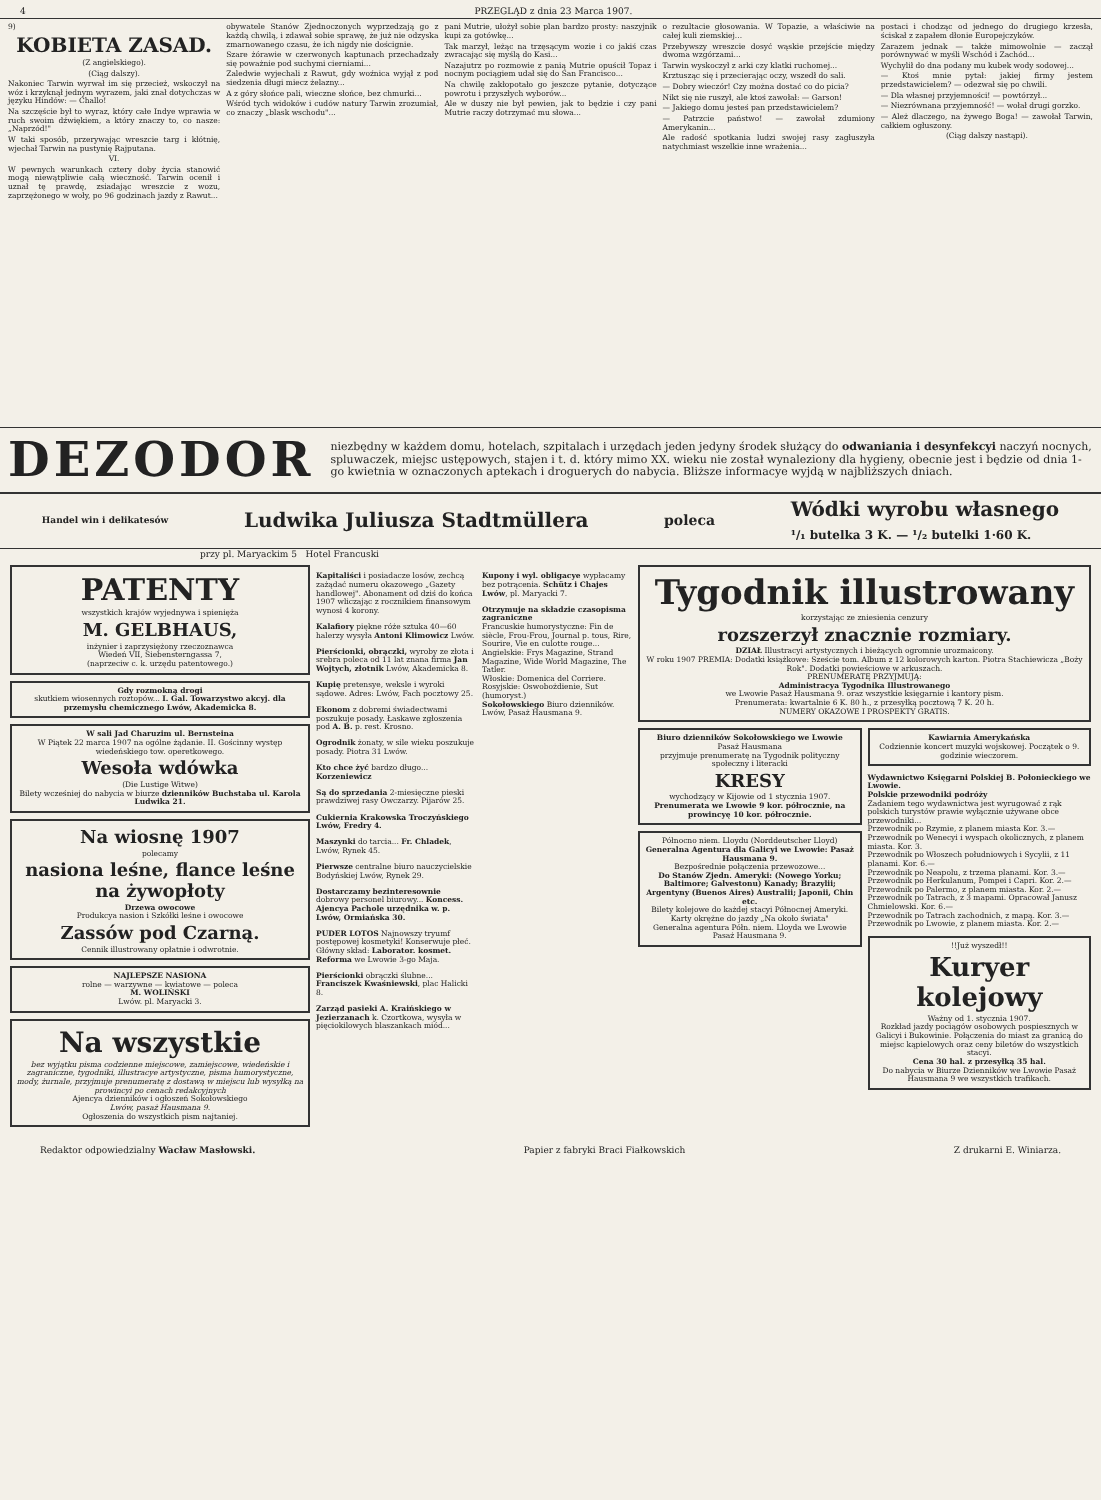4 PRZEGLĄD z dnia 23 Marca 1907.
9)
KOBIETA ZASAD.
(Z angielskiego).
(Ciąg dalszy).
Nakoniec Tarwin wyrwał im się przecież, wskoczył na wóz i krzyknął jednym wyrazem, jaki znał dotychczas w języku Hindów: — Challo!
Na szczęście był to wyraz, który całe Indye wprawia w ruch swoim dźwiękiem, a który znaczy to, co nasze: „Naprzód!"
W taki sposób, przerywając wreszcie targ i kłótnię, wjechał Tarwin na pustynię Rajputana.
VI.
W pewnych warunkach cztery doby życia stanowić mogą niewątpliwie całą wieczność. Tarwin ocenił i uznał tę prawdę, zsiadając wreszcie z wozu, zaprzężonego w woły, po 96 godzinach jazdy z Rawut...
obywatele Stanów Zjednoczonych wyprzedzają go z każdą chwilą, i zdawał sobie sprawę, że już nie odzyska zmarnowanego czasu, że ich nigdy nie doścignie.
Szare żórawie w czerwonych kaptunach przechadzały się poważnie pod suchymi cierniami...
Zaledwie wyjechali z Rawut, gdy woźnica wyjął z pod siedzenia długi miecz żelazny...
A z góry słońce pali, wieczne słońce, bez chmurki...
Wśród tych widoków i cudów natury Tarwin zrozumiał, co znaczy „blask wschodu"...
pani Mutrie, ułożył sobie plan bardzo prosty: naszyjnik kupi za gotówkę...
Tak marzył, leżąc na trzęsącym wozie i co jakiś czas zwracając się myślą do Kasi...
Nazajutrz po rozmowie z panią Mutrie opuścił Topaz i nocnym pociągiem udał się do San Francisco...
Na chwilę zakłopotało go jeszcze pytanie, dotyczące powrotu i przyszłych wyborów...
Ale w duszy nie był pewien, jak to będzie i czy pani Mutrie raczy dotrzymać mu słowa...
o rezultacie głosowania. W Topazie, a właściwie na całej kuli ziemskiej...
Przebywszy wreszcie dosyć wąskie przejście między dwoma wzgórzami...
Tarwin wyskoczył z arki czy klatki ruchomej...
Krztusząc się i przecierając oczy, wszedł do sali.
— Dobry wieczór! Czy można dostać co do picia?
Nikt się nie ruszył, ale ktoś zawołał: — Garson!
— Jakiego domu jesteś pan przedstawicielem?
— Patrzcie państwo! — zawołał zdumiony Amerykanin...
Ale radość spotkania ludzi swojej rasy zagłuszyła natychmiast wszelkie inne wrażenia...
postaci i chodząc od jednego do drugiego krzesła, ściskał z zapałem dłonie Europejczyków.
Zarazem jednak — także mimowolnie — zaczął porównywać w myśli Wschód i Zachód...
Wychylił do dna podany mu kubek wody sodowej...
— Ktoś mnie pytał: jakiej firmy jestem przedstawicielem? — odezwał się po chwili.
— Dla własnej przyjemności! — powtórzył...
— Niezrównana przyjemność! — wołał drugi gorzko.
— Ależ dlaczego, na żywego Boga! — zawołał Tarwin, całkiem ogłuszony.
(Ciąg dalszy nastąpi).
DEZODOR
niezbędny w każdem domu, hotelach, szpitalach i urzędach jeden jedyny środek służący do odwaniania i desynfekcyi naczyń nocnych, spluwaczek, miejsc ustępowych, stajen i t. d. który mimo XX. wieku nie został wynaleziony dla hygieny, obecnie jest i będzie od dnia 1-go kwietnia w oznaczonych aptekach i droguerych do nabycia. Bliższe informacye wyjdą w najbliższych dniach.
Handel win i delikatesów Ludwika Juliusza Stadtmüllera poleca Wódki wyrobu własnego
¹/₁ butelka 3 K. — ¹/₂ butelki 1·60 K.
przy pl. Maryackim 5 Hotel Francuski
PATENTY
wszystkich krajów wyjednywa i spienięża
M. GELBHAUS,
inżynier i zaprzysiężony rzeczoznawca
Wiedeń VII, Siebensterngassa 7,
(naprzeciw c. k. urzędu patentowego.)
Gdy rozmokną drogi
skutkiem wiosennych roztopów... I. Gal. Towarzystwo akcyj. dla przemysłu chemicznego Lwów, Akademicka 8.
W sali Jad Charuzim ul. Bernsteina
W Piątek 22 marca 1907 na ogólne żądanie. II. Gościnny występ wiedeńskiego tow. operetkowego.
Wesoła wdówka
(Die Lustige Witwe)
Bilety wcześniej do nabycia w biurze dzienników Buchstaba ul. Karola Ludwika 21.
Na wiosnę 1907
polecamy
nasiona leśne, flance leśne na żywopłoty
Drzewa owocowe
Produkcya nasion i Szkółki leśne i owocowe
Zassów pod Czarną.
Cennik illustrowany opłatnie i odwrotnie.
NAJLEPSZE NASIONA
rolne — warzywne — kwiatowe — poleca
M. WOLIŃSKI
Lwów. pl. Maryacki 3.
Na wszystkie
bez wyjątku pisma codzienne miejscowe, zamiejscowe, wiedeńskie i zagraniczne, tygodniki, illustracye artystyczne, pisma humorystyczne, mody, żurnale, przyjmuje prenumeratę z dostawą w miejscu lub wysyłką na prowincyi po cenach redakcyjnych
Ajencya dzienników i ogłoszeń Sokołowskiego
Lwów, pasaż Hausmana 9.
Ogłoszenia do wszystkich pism najtaniej.
Kapitaliści i posiadacze losów, zechcą zażądać numeru okazowego „Gazety handlowej". Abonament od dziś do końca 1907 wliczając z rocznikiem finansowym wynosi 4 korony.
Kalafiory piękne róże sztuka 40—60 halerzy wysyła Antoni Klimowicz Lwów.
Pierścionki, obrączki, wyroby ze złota i srebra poleca od 11 lat znana firma Jan Wojtych, złotnik Lwów, Akademicka 8.
Kupię pretensye, weksle i wyroki sądowe. Adres: Lwów, Fach pocztowy 25.
Ekonom z dobremi świadectwami poszukuje posady. Łaskawe zgłoszenia pod A. B. p. rest. Krosno.
Ogrodnik żonaty, w sile wieku poszukuje posady. Piotra 31 Lwów.
Kto chce żyć bardzo długo... Korzeniewicz
Są do sprzedania 2-miesięczne pieski prawdziwej rasy Owczarzy. Pijarów 25.
Cukiernia Krakowska Troczyńskiego Lwów, Fredry 4.
Maszynki do tarcia... Fr. Chladek, Lwów, Rynek 45.
Pierwsze centralne biuro nauczycielskie Bodyńskiej Lwów, Rynek 29.
Dostarczamy bezinteresownie dobrowy personel biurowy... Koncess. Ajencya Pachole urzędnika w. p. Lwów, Ormiańska 30.
PUDER LOTOS Najnowszy tryumf postępowej kosmetyki! Konserwuje płeć. Główny skład: Laborator. kosmet. Reforma we Lwowie 3-go Maja.
Pierścionki obrączki ślubne... Franciszek Kwaśniewski, plac Halicki 8.
Zarząd pasieki A. Kraińskiego w Jezierzanach k. Czortkowa, wysyła w pięciokilowych blaszankach miód...
Kupony i wyl. obligacye wypłacamy bez potrącenia. Schütz i Chajes Lwów, pl. Maryacki 7.
Otrzymuje na składzie czasopisma zagraniczne
Francuskie humorystyczne: Fin de siècle, Frou-Frou, Journal p. tous, Rire, Sourire, Vie en culotte rouge...
Angielskie: Frys Magazine, Strand Magazine, Wide World Magazine, The Tatler.
Włoskie: Domenica del Corriere.
Rosyjskie: Oswobożdienie, Sut (humoryst.)
Sokołowskiego Biuro dzienników. Lwów, Pasaż Hausmana 9.
Tygodnik illustrowany
korzystając ze zniesienia cenzury
rozszerzył znacznie rozmiary.
DZIAŁ Illustracyi artystycznych i bieżących ogromnie urozmaicony.
W roku 1907 PREMIA: Dodatki książkowe: Szeście tom. Album z 12 kolorowych karton. Piotra Stachiewicza „Boży Rok". Dodatki powieściowe w arkuszach.
PRENUMERATĘ PRZYJMUJĄ:
Administracya Tygodnika Illustrowanego
we Lwowie Pasaż Hausmana 9. oraz wszystkie księgarnie i kantory pism.
Prenumerata: kwartalnie 6 K. 80 h., z przesyłką pocztową 7 K. 20 h.
NUMERY OKAZOWE I PROSPEKTY GRATIS.
Biuro dzienników Sokołowskiego we Lwowie
Pasaż Hausmana
przyjmuje prenumeratę na Tygodnik polityczny społeczny i literacki
KRESY
wychodzący w Kijowie od 1 stycznia 1907.
Prenumerata we Lwowie 9 kor. półrocznie, na prowincyę 10 kor. półrocznie.
Północno niem. Lloydu (Norddeutscher Lloyd)
Generalna Agentura dla Galicyi we Lwowie: Pasaż Hausmana 9.
Bezpośrednie połączenia przewozowe...
Do Stanów Zjedn. Ameryki: (Nowego Yorku; Baltimore; Galvestonu) Kanady; Brazylii; Argentyny (Buenos Aires) Australii; Japonii, Chin etc.
Bilety kolejowe do każdej stacyi Północnej Ameryki. Karty okrężne do jazdy „Na około świata"
Generalna agentura Półn. niem. Lloyda we Lwowie Pasaż Hausmana 9.
Kawiarnia Amerykańska
Codziennie koncert muzyki wojskowej. Początek o 9. godzinie wieczorem.
Wydawnictwo Księgarni Polskiej B. Połonieckiego we Lwowie.
Polskie przewodniki podróży
Zadaniem tego wydawnictwa jest wyrugować z rąk polskich turystów prawie wyłącznie używane obce przewodniki...
Przewodnik po Rzymie, z planem miasta Kor. 3.—
Przewodnik po Wenecyi i wyspach okolicznych, z planem miasta. Kor. 3.
Przewodnik po Włoszech południowych i Sycylii, z 11 planami. Kor. 6.—
Przewodnik po Neapolu, z trzema planami. Kor. 3.—
Przewodnik po Herkulanum, Pompei i Capri. Kor. 2.—
Przewodnik po Palermo, z planem miasta. Kor. 2.—
Przewodnik po Tatrach, z 3 mapami. Opracował Janusz Chmielowski. Kor. 6.—
Przewodnik po Tatrach zachodnich, z mapą. Kor. 3.—
Przewodnik po Lwowie, z planem miasta. Kor. 2.—
!!Już wyszedł!!
Kuryer kolejowy
Ważny od 1. stycznia 1907.
Rozkład jazdy pociągów osobowych pospiesznych w Galicyi i Bukowinie. Połączenia do miast za granicą do miejsc kąpielowych oraz ceny biletów do wszystkich stacyi.
Cena 30 hal. z przesyłką 35 hal.
Do nabycia w Biurze Dzienników we Lwowie Pasaż Hausmana 9 we wszystkich trafikach.
Redaktor odpowiedzialny Wacław Masłowski. Papier z fabryki Braci Fiałkowskich Z drukarni E. Winiarza.